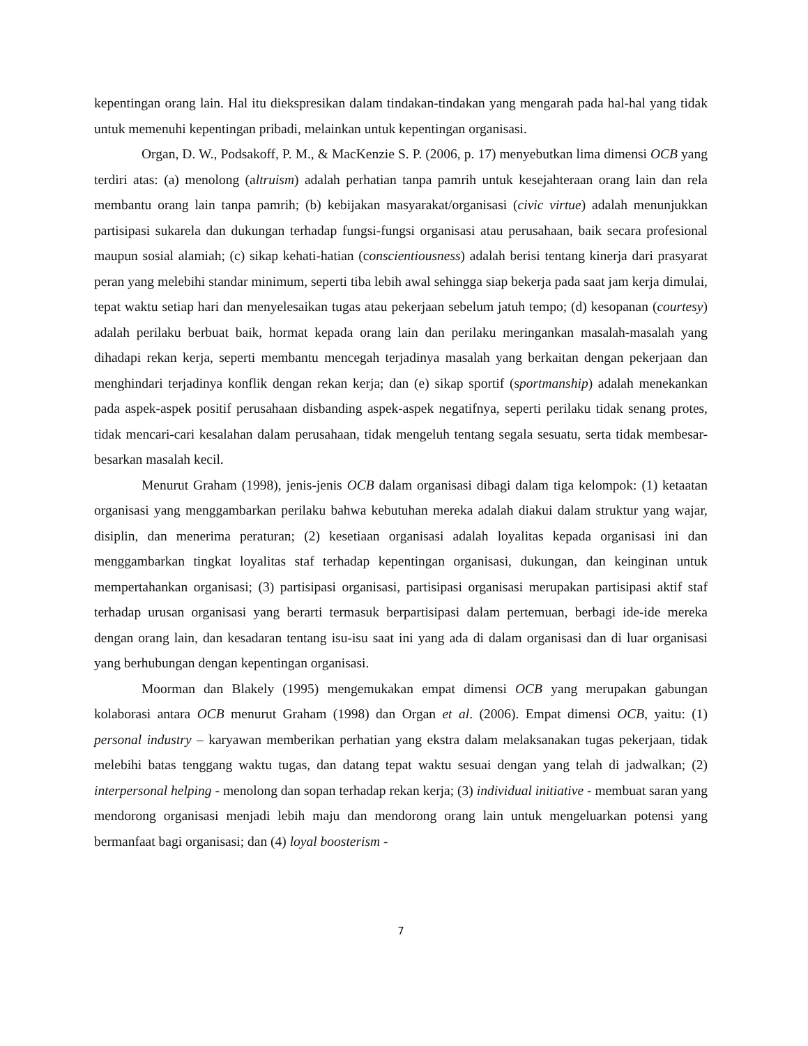kepentingan orang lain. Hal itu diekspresikan dalam tindakan-tindakan yang mengarah pada hal-hal yang tidak untuk memenuhi kepentingan pribadi, melainkan untuk kepentingan organisasi.
Organ, D. W., Podsakoff, P. M., & MacKenzie S. P. (2006, p. 17) menyebutkan lima dimensi OCB yang terdiri atas: (a) menolong (altruism) adalah perhatian tanpa pamrih untuk kesejahteraan orang lain dan rela membantu orang lain tanpa pamrih; (b) kebijakan masyarakat/organisasi (civic virtue) adalah menunjukkan partisipasi sukarela dan dukungan terhadap fungsi-fungsi organisasi atau perusahaan, baik secara profesional maupun sosial alamiah; (c) sikap kehati-hatian (conscientiousness) adalah berisi tentang kinerja dari prasyarat peran yang melebihi standar minimum, seperti tiba lebih awal sehingga siap bekerja pada saat jam kerja dimulai, tepat waktu setiap hari dan menyelesaikan tugas atau pekerjaan sebelum jatuh tempo; (d) kesopanan (courtesy) adalah perilaku berbuat baik, hormat kepada orang lain dan perilaku meringankan masalah-masalah yang dihadapi rekan kerja, seperti membantu mencegah terjadinya masalah yang berkaitan dengan pekerjaan dan menghindari terjadinya konflik dengan rekan kerja; dan (e) sikap sportif (sportmanship) adalah menekankan pada aspek-aspek positif perusahaan disbanding aspek-aspek negatifnya, seperti perilaku tidak senang protes, tidak mencari-cari kesalahan dalam perusahaan, tidak mengeluh tentang segala sesuatu, serta tidak membesar-besarkan masalah kecil.
Menurut Graham (1998), jenis-jenis OCB dalam organisasi dibagi dalam tiga kelompok: (1) ketaatan organisasi yang menggambarkan perilaku bahwa kebutuhan mereka adalah diakui dalam struktur yang wajar, disiplin, dan menerima peraturan; (2) kesetiaan organisasi adalah loyalitas kepada organisasi ini dan menggambarkan tingkat loyalitas staf terhadap kepentingan organisasi, dukungan, dan keinginan untuk mempertahankan organisasi; (3) partisipasi organisasi, partisipasi organisasi merupakan partisipasi aktif staf terhadap urusan organisasi yang berarti termasuk berpartisipasi dalam pertemuan, berbagi ide-ide mereka dengan orang lain, dan kesadaran tentang isu-isu saat ini yang ada di dalam organisasi dan di luar organisasi yang berhubungan dengan kepentingan organisasi.
Moorman dan Blakely (1995) mengemukakan empat dimensi OCB yang merupakan gabungan kolaborasi antara OCB menurut Graham (1998) dan Organ et al. (2006). Empat dimensi OCB, yaitu: (1) personal industry – karyawan memberikan perhatian yang ekstra dalam melaksanakan tugas pekerjaan, tidak melebihi batas tenggang waktu tugas, dan datang tepat waktu sesuai dengan yang telah di jadwalkan; (2) interpersonal helping - menolong dan sopan terhadap rekan kerja; (3) individual initiative - membuat saran yang mendorong organisasi menjadi lebih maju dan mendorong orang lain untuk mengeluarkan potensi yang bermanfaat bagi organisasi; dan (4) loyal boosterism -
7